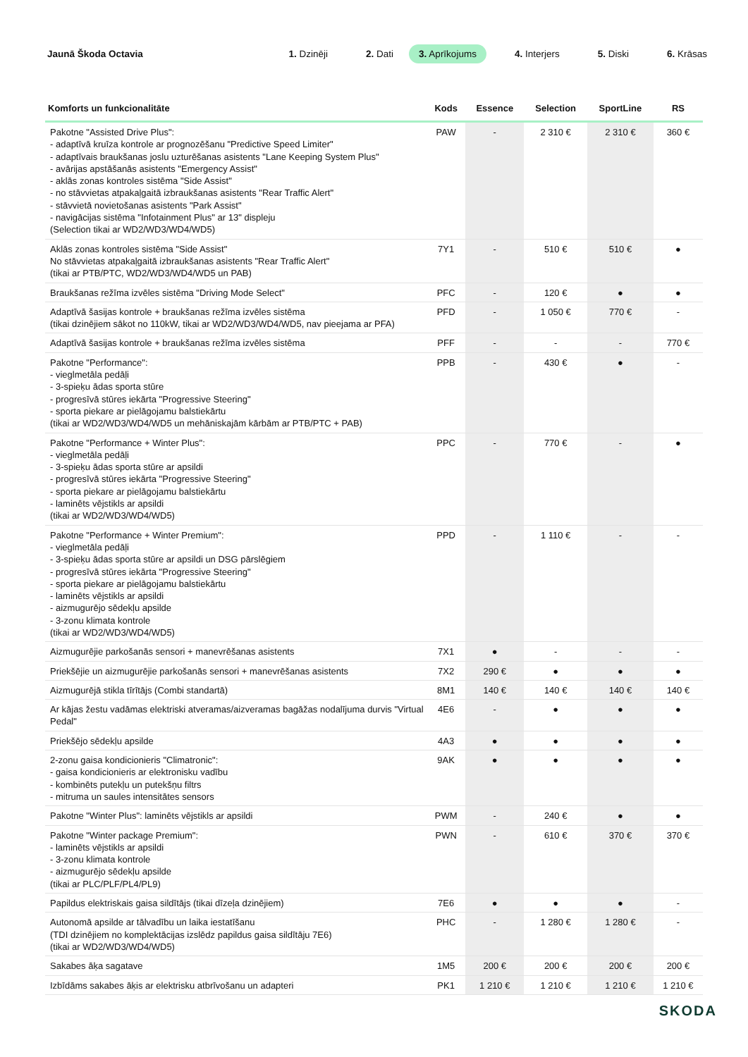Jaunā Škoda Octavia
1. Dzinēji 2. Dati 3. Aprīkojums 4. Interjers 5. Diski 6. Krāsas
| Komforts un funkcionalitāte | Kods | Essence | Selection | SportLine | RS |
| --- | --- | --- | --- | --- | --- |
| Pakotne "Assisted Drive Plus": - adaptīvā kruīza kontrole ar prognozēšanu "Predictive Speed Limiter" - adaptīvais braukšanas joslu uzturēšanas asistents "Lane Keeping System Plus" - avārijas apstāšanās asistents "Emergency Assist" - aklās zonas kontroles sistēma "Side Assist" - no stāvvietas atpakaļgaitā izbraukšanas asistents "Rear Traffic Alert" - stāvvietā novietošanas asistents "Park Assist" - navigācijas sistēma "Infotainment Plus" ar 13" displeju (Selection tikai ar WD2/WD3/WD4/WD5) | PAW | - | 2 310 € | 2 310 € | 360 € |
| Aklās zonas kontroles sistēma "Side Assist" No stāvvietas atpakaļgaitā izbraukšanas asistents "Rear Traffic Alert" (tikai ar PTB/PTC, WD2/WD3/WD4/WD5 un PAB) | 7Y1 | - | 510 € | 510 € | ● |
| Braukšanas režīma izvēles sistēma "Driving Mode Select" | PFC | - | 120 € | ● | ● |
| Adaptīvā šasijas kontrole + braukšanas režīma izvēles sistēma (tikai dzinējiem sākot no 110kW, tikai ar WD2/WD3/WD4/WD5, nav pieejama ar PFA) | PFD | - | 1 050 € | 770 € | - |
| Adaptīvā šasijas kontrole + braukšanas režīma izvēles sistēma | PFF | - | - | - | 770 € |
| Pakotne "Performance": - vieglmetāla pedāļi - 3-spieķu ādas sporta stūre - progresīvā stūres iekārta "Progressive Steering" - sporta piekare ar pielāgojamu balstiekārtu (tikai ar WD2/WD3/WD4/WD5 un mehāniskajām kārbām ar PTB/PTC + PAB) | PPB | - | 430 € | ● | - |
| Pakotne "Performance + Winter Plus": - vieglmetāla pedāļi - 3-spieķu ādas sporta stūre ar apsildi - progresīvā stūres iekārta "Progressive Steering" - sporta piekare ar pielāgojamu balstiekārtu - laminēts vējstikls ar apsildi (tikai ar WD2/WD3/WD4/WD5) | PPC | - | 770 € | - | ● |
| Pakotne "Performance + Winter Premium": - vieglmetāla pedāļi - 3-spieķu ādas sporta stūre ar apsildi un DSG pārslēgiem - progresīvā stūres iekārta "Progressive Steering" - sporta piekare ar pielāgojamu balstiekārtu - laminēts vējstikls ar apsildi - aizmugurējo sēdekļu apsilde - 3-zonu klimata kontrole (tikai ar WD2/WD3/WD4/WD5) | PPD | - | 1 110 € | - | - |
| Aizmugurējie parkošanās sensori + manevrēšanas asistents | 7X1 | ● | - | - | - |
| Priekšējie un aizmugurējie parkošanās sensori + manevrēšanas asistents | 7X2 | 290 € | ● | ● | ● |
| Aizmugurējā stikla tīrītājs (Combi standartā) | 8M1 | 140 € | 140 € | 140 € | 140 € |
| Ar kājas žestu vadāmas elektriski atveramas/aizveramas bagāžas nodalījuma durvis "Virtual Pedal" | 4E6 | - | ● | ● | ● |
| Priekšējo sēdekļu apsilde | 4A3 | ● | ● | ● | ● |
| 2-zonu gaisa kondicionieris "Climatronic": - gaisa kondicionieris ar elektronisku vadību - kombinēts putekļu un putekšņu filtrs - mitruma un saules intensitātes sensors | 9AK | ● | ● | ● | ● |
| Pakotne "Winter Plus": laminēts vējstikls ar apsildi | PWM | - | 240 € | ● | ● |
| Pakotne "Winter package Premium": - laminēts vējstikls ar apsildi - 3-zonu klimata kontrole - aizmugurējo sēdekļu apsilde (tikai ar PLC/PLF/PL4/PL9) | PWN | - | 610 € | 370 € | 370 € |
| Papildus elektriskais gaisa sildītājs (tikai dīzeļa dzinējiem) | 7E6 | ● | ● | ● | - |
| Autonomā apsilde ar tālvadību un laika iestatīšanu (TDI dzinējiem no komplektācijas izslēdz papildus gaisa sildītāju 7E6) (tikai ar WD2/WD3/WD4/WD5) | PHC | - | 1 280 € | 1 280 € | - |
| Sakabes āķa sagatave | 1M5 | 200 € | 200 € | 200 € | 200 € |
| Izbīdāms sakabes āķis ar elektrisku atbrīvošanu un adapteri | PK1 | 1 210 € | 1 210 € | 1 210 € | 1 210 € |
SKODA